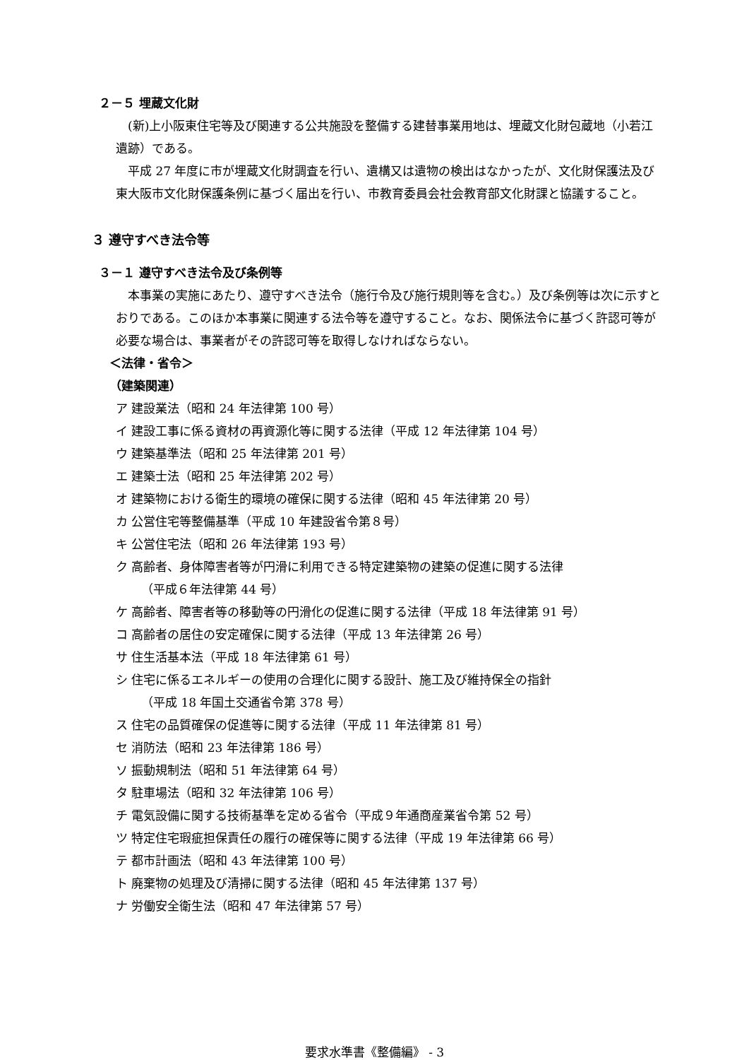２－５ 埋蔵文化財
(新)上小阪東住宅等及び関連する公共施設を整備する建替事業用地は、埋蔵文化財包蔵地（小若江遺跡）である。
平成 27 年度に市が埋蔵文化財調査を行い、遺構又は遺物の検出はなかったが、文化財保護法及び東大阪市文化財保護条例に基づく届出を行い、市教育委員会社会教育部文化財課と協議すること。
３ 遵守すべき法令等
３－１ 遵守すべき法令及び条例等
本事業の実施にあたり、遵守すべき法令（施行令及び施行規則等を含む。）及び条例等は次に示すとおりである。このほか本事業に関連する法令等を遵守すること。なお、関係法令に基づく許認可等が必要な場合は、事業者がその許認可等を取得しなければならない。
＜法律・省令＞
（建築関連）
ア 建設業法（昭和 24 年法律第 100 号）
イ 建設工事に係る資材の再資源化等に関する法律（平成 12 年法律第 104 号）
ウ 建築基準法（昭和 25 年法律第 201 号）
エ 建築士法（昭和 25 年法律第 202 号）
オ 建築物における衛生的環境の確保に関する法律（昭和 45 年法律第 20 号）
カ 公営住宅等整備基準（平成 10 年建設省令第８号）
キ 公営住宅法（昭和 26 年法律第 193 号）
ク 高齢者、身体障害者等が円滑に利用できる特定建築物の建築の促進に関する法律
（平成６年法律第 44 号）
ケ 高齢者、障害者等の移動等の円滑化の促進に関する法律（平成 18 年法律第 91 号）
コ 高齢者の居住の安定確保に関する法律（平成 13 年法律第 26 号）
サ 住生活基本法（平成 18 年法律第 61 号）
シ 住宅に係るエネルギーの使用の合理化に関する設計、施工及び維持保全の指針
（平成 18 年国土交通省令第 378 号）
ス 住宅の品質確保の促進等に関する法律（平成 11 年法律第 81 号）
セ 消防法（昭和 23 年法律第 186 号）
ソ 振動規制法（昭和 51 年法律第 64 号）
タ 駐車場法（昭和 32 年法律第 106 号）
チ 電気設備に関する技術基準を定める省令（平成９年通商産業省令第 52 号）
ツ 特定住宅瑕疵担保責任の履行の確保等に関する法律（平成 19 年法律第 66 号）
テ 都市計画法（昭和 43 年法律第 100 号）
ト 廃棄物の処理及び清掃に関する法律（昭和 45 年法律第 137 号）
ナ 労働安全衛生法（昭和 47 年法律第 57 号）
要求水準書《整備編》 - 3